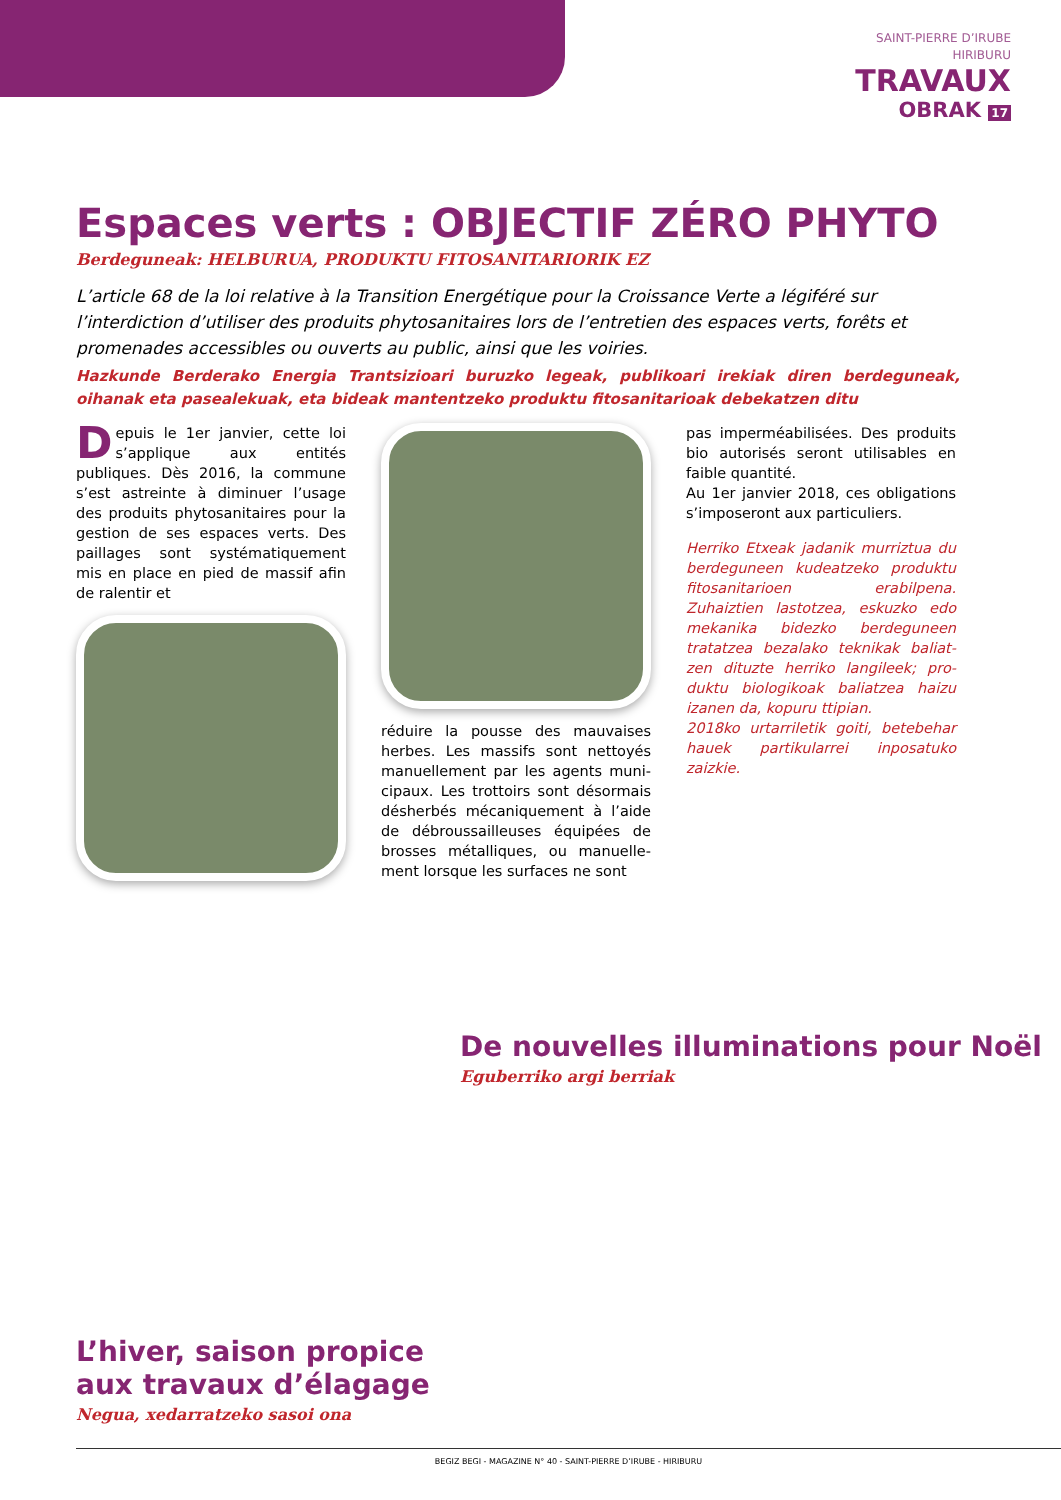SAINT-PIERRE D’IRUBE
HIRIBURU
TRAVAUX
OBRAK 17
Espaces verts : OBJECTIF ZÉRO PHYTO
Berdeguneak: HELBURUA, PRODUKTU FITOSANITARIORIK EZ
L’article 68 de la loi relative à la Transition Energétique pour la Croissance Verte a légi­féré sur l’interdiction d’utiliser des produits phytosanitaires lors de l’entretien des espaces verts, forêts et promenades accessibles ou ouverts au public, ainsi que les voiries.
Hazkunde Berderako Energia Trantsizioari buruzko legeak, publikoari irekiak diren berdeguneak, oihanak eta pasealekuak, eta bideak mantentzeko produktu fitosanitarioak debekatzen ditu
Depuis le 1er janvier, cette loi s’ap­plique aux entités publiques. Dès 2016, la commune s’est astreinte à diminuer l’usage des produits phy­tosanitaires pour la gestion de ses espaces verts. Des paillages sont systématiquement mis en place en pied de massif afin de ralentir et
réduire la pousse des mauvaises herbes. Les massifs sont nettoyés manuellement par les agents muni­cipaux. Les trottoirs sont désormais désherbés mécaniquement à l’aide de débroussailleuses équipées de brosses métalliques, ou manuelle­ment lorsque les surfaces ne sont
pas imperméabilisées. Des produits bio autorisés seront utilisables en faible quantité.
Au 1er janvier 2018, ces obligations s’imposeront aux particuliers.
Herriko Etxeak jadanik murriztua du berdeguneen kudeatzeko pro­duktu fitosanitarioen erabilpena. Zuhaiztien lastotzea, eskuzko edo mekanika bidezko berdeguneen tratatzea bezalako teknikak baliat­zen dituzte herriko langileek; pro­duktu biologikoak baliatzea haizu izanen da, kopuru ttipian.
2018ko urtarriletik goiti, betebe­har hauek partikularrei inposatuko zaizkie.
De nouvelles illuminations pour Noël
Eguberriko argi berriak
L’hiver, saison propice
aux travaux d’élagage
Negua, xedarratzeko sasoi ona
BEGIZ BEGI - MAGAZINE N° 40 - SAINT-PIERRE D’IRUBE - HIRIBURU